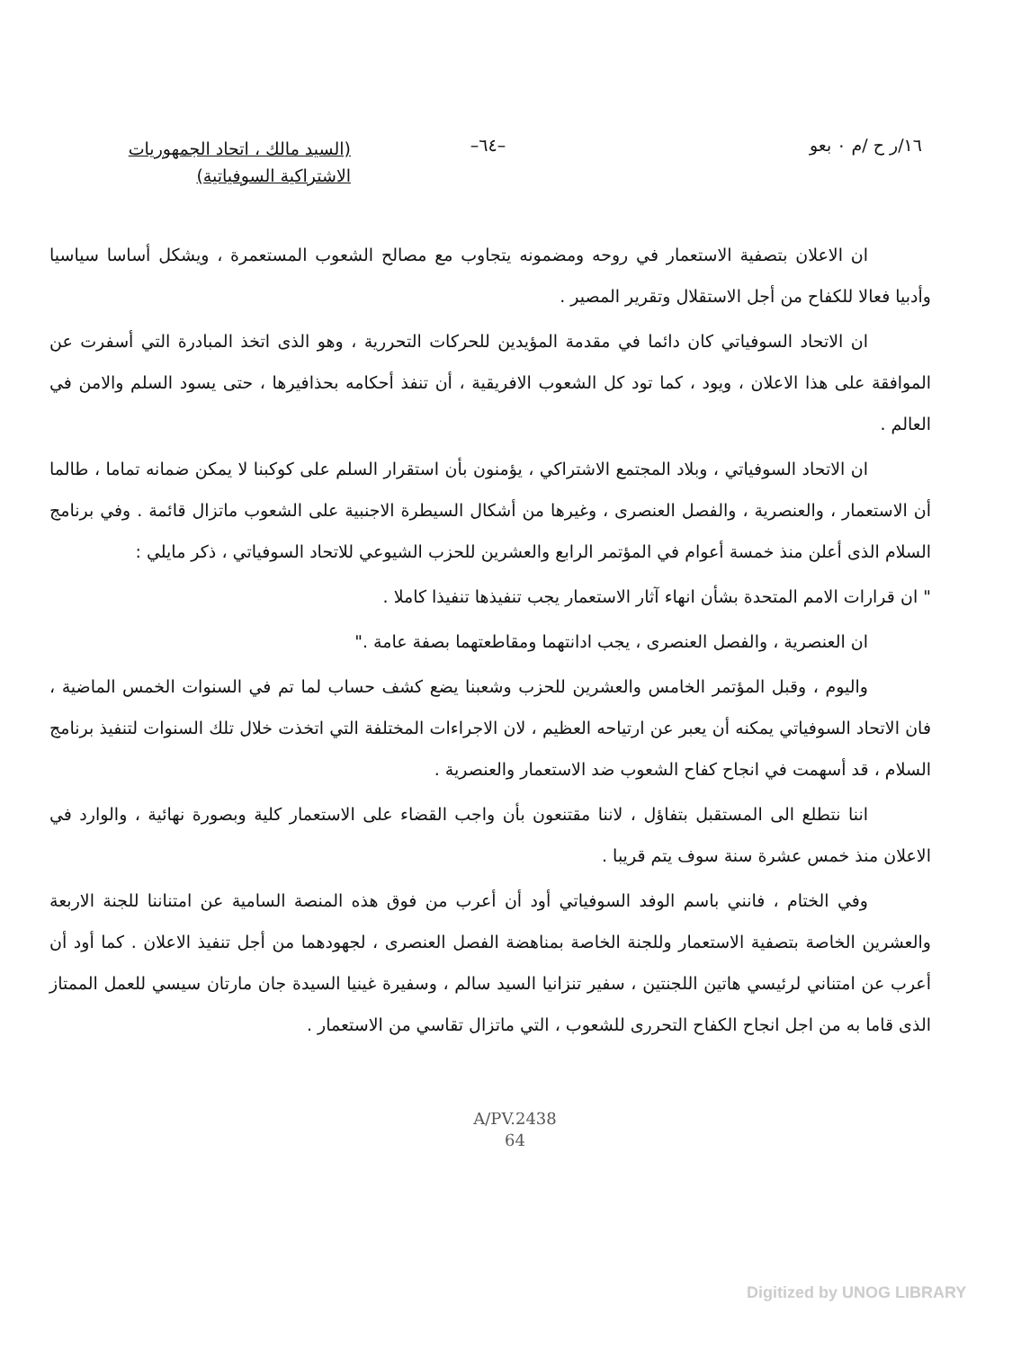١٦/ر ح /م ٠ بعو –٦٤–
(السيد مالك ، اتحاد الجمهوريات
الاشتراكية السوفياتية)
ان الاعلان بتصفية الاستعمار في روحه ومضمونه يتجاوب مع مصالح الشعوب المستعمرة ، ويشكل أساسا سياسيا وأدبيا فعالا للكفاح من أجل الاستقلال وتقرير المصير .
ان الاتحاد السوفياتي كان دائما في مقدمة المؤيدين للحركات التحررية ، وهو الذى اتخذ المبادرة التي أسفرت عن الموافقة على هذا الاعلان ، ويود ، كما تود كل الشعوب الافريقية ، أن تنفذ أحكامه بحذافيرها ، حتى يسود السلم والامن في العالم .
ان الاتحاد السوفياتي ، وبلاد المجتمع الاشتراكي ، يؤمنون بأن استقرار السلم على كوكبنا لا يمكن ضمانه تماما ، طالما أن الاستعمار ، والعنصرية ، والفصل العنصرى ، وغيرها من أشكال السيطرة الاجنبية على الشعوب ماتزال قائمة . وفي برنامج السلام الذى أعلن منذ خمسة أعوام في المؤتمر الرابع والعشرين للحزب الشيوعي للاتحاد السوفياتي ، ذكر مايلي :
" ان قرارات الامم المتحدة بشأن انهاء آثار الاستعمار يجب تنفيذها تنفيذا كاملا .
ان العنصرية ، والفصل العنصرى ، يجب ادانتهما ومقاطعتهما بصفة عامة ."
واليوم ، وقبل المؤتمر الخامس والعشرين للحزب وشعبنا يضع كشف حساب لما تم في السنوات الخمس الماضية ، فان الاتحاد السوفياتي يمكنه أن يعبر عن ارتياحه العظيم ، لان الاجراءات المختلفة التي اتخذت خلال تلك السنوات لتنفيذ برنامج السلام ، قد أسهمت في انجاح كفاح الشعوب ضد الاستعمار والعنصرية .
اننا نتطلع الى المستقبل بتفاؤل ، لاننا مقتنعون بأن واجب القضاء على الاستعمار كلية وبصورة نهائية ، والوارد في الاعلان منذ خمس عشرة سنة سوف يتم قريبا .
وفي الختام ، فانني باسم الوفد السوفياتي أود أن أعرب من فوق هذه المنصة السامية عن امتناننا للجنة الاربعة والعشرين الخاصة بتصفية الاستعمار وللجنة الخاصة بمناهضة الفصل العنصرى ، لجهودهما من أجل تنفيذ الاعلان . كما أود أن أعرب عن امتناني لرئيسي هاتين اللجنتين ، سفير تنزانيا السيد سالم ، وسفيرة غينيا السيدة جان مارتان سيسي للعمل الممتاز الذى قاما به من اجل انجاح الكفاح التحررى للشعوب ، التي ماتزال تقاسي من الاستعمار .
A/PV.2438
64
Digitized by UNOG LIBRARY